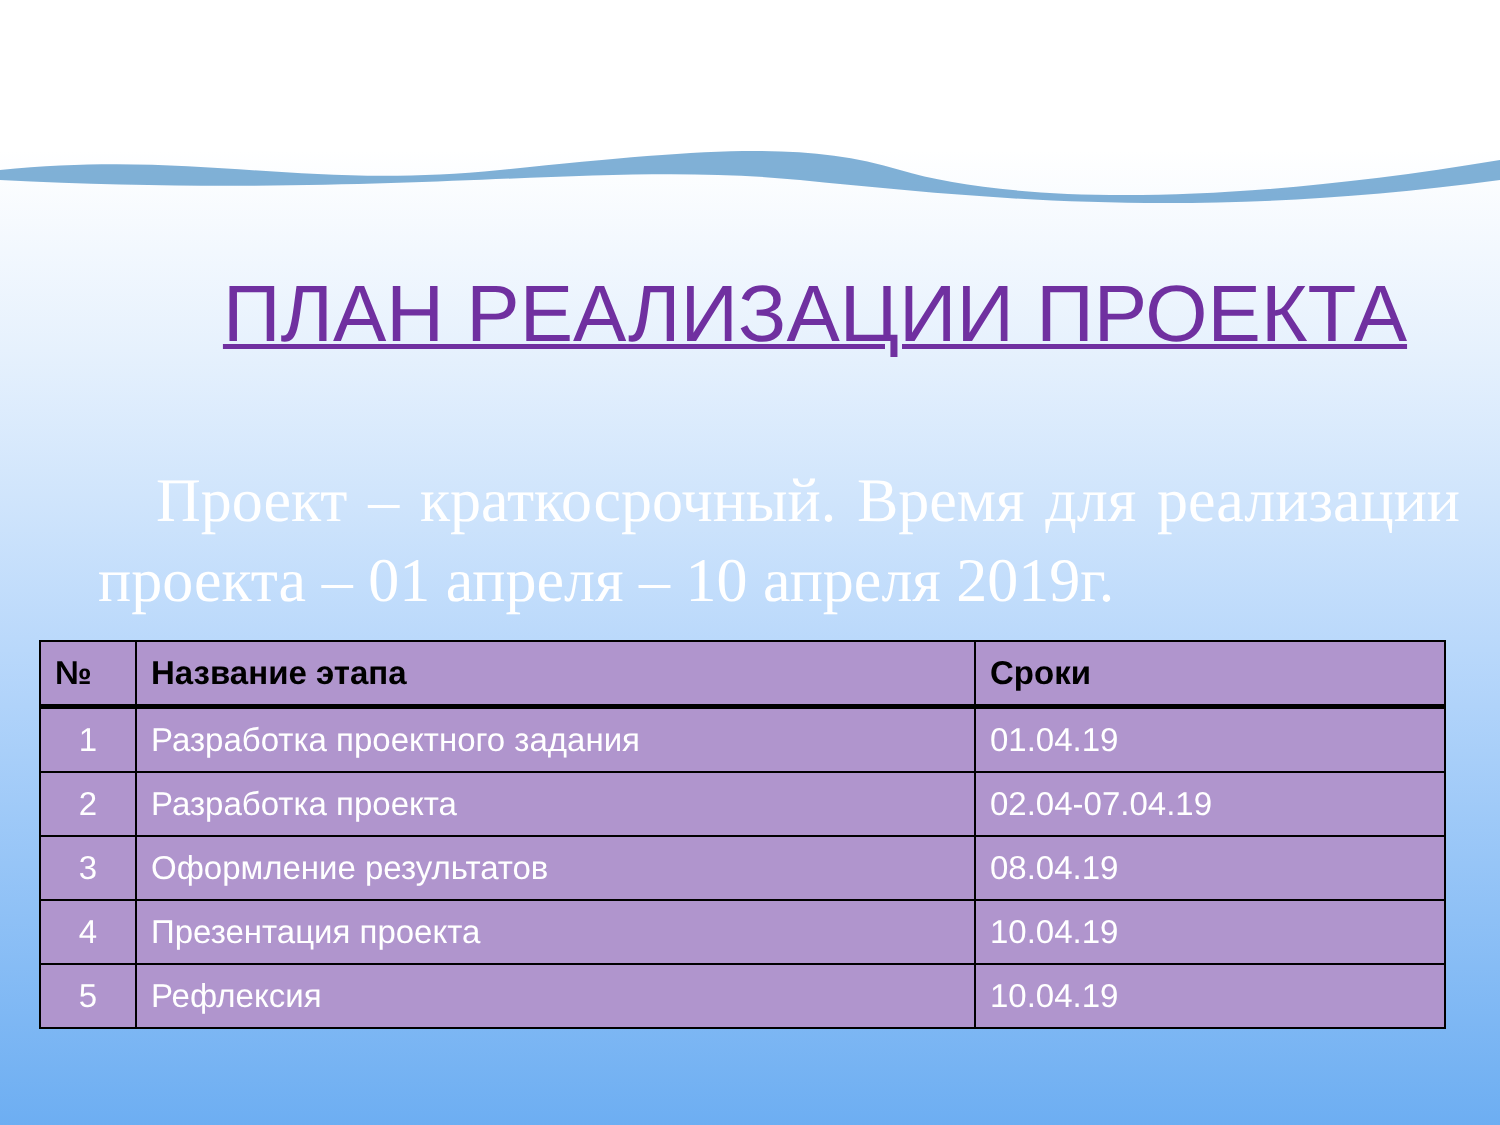ПЛАН РЕАЛИЗАЦИИ ПРОЕКТА
Проект – краткосрочный. Время для реализации проекта – 01 апреля – 10 апреля 2019г.
| № | Название этапа | Сроки |
| --- | --- | --- |
| 1 | Разработка проектного задания | 01.04.19 |
| 2 | Разработка проекта | 02.04-07.04.19 |
| 3 | Оформление результатов | 08.04.19 |
| 4 | Презентация проекта | 10.04.19 |
| 5 | Рефлексия | 10.04.19 |